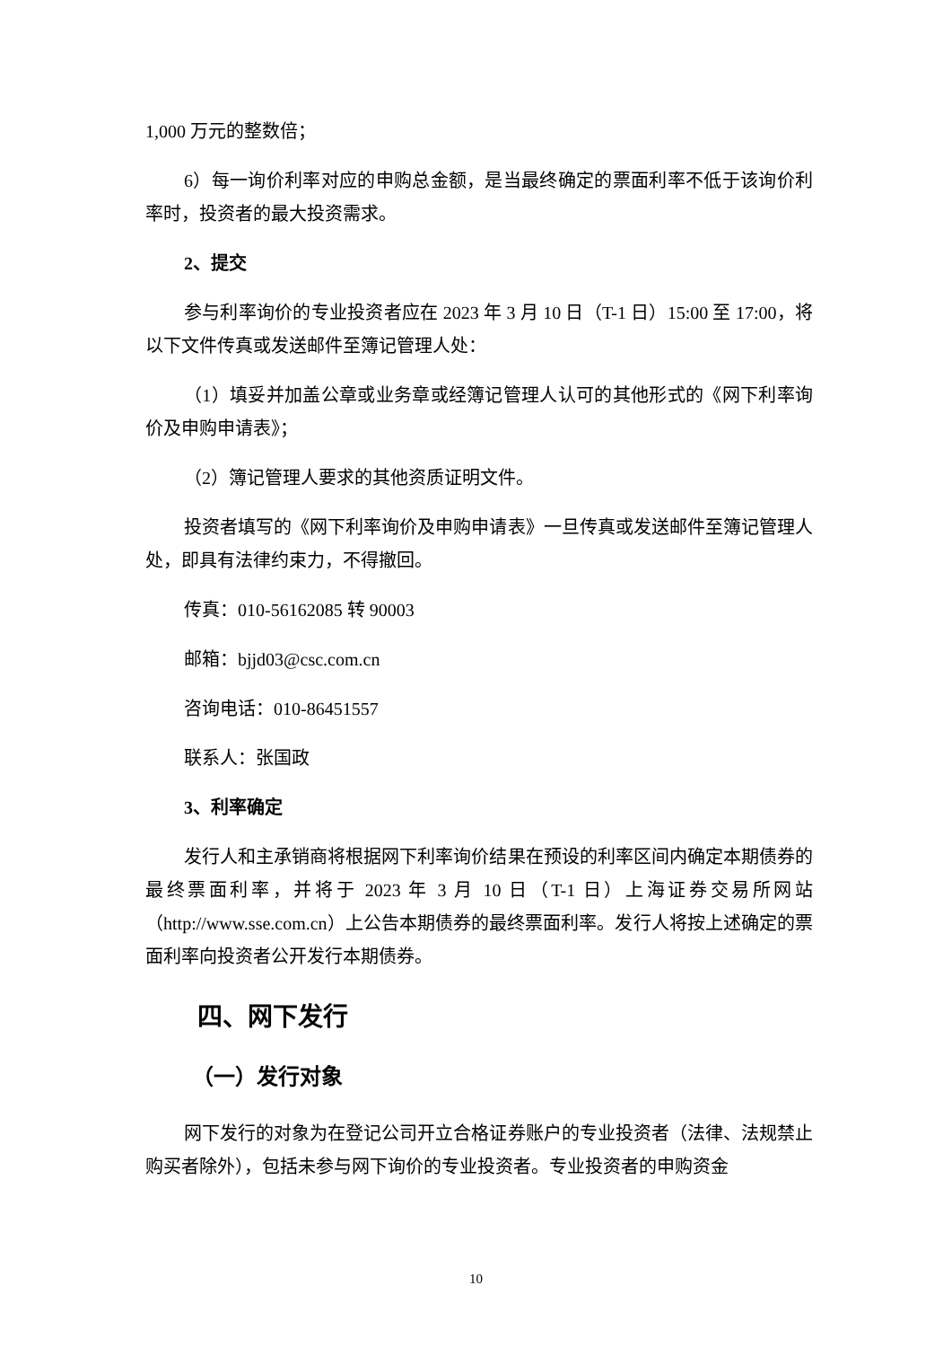1,000 万元的整数倍；
6）每一询价利率对应的申购总金额，是当最终确定的票面利率不低于该询价利率时，投资者的最大投资需求。
2、提交
参与利率询价的专业投资者应在 2023 年 3 月 10 日（T-1 日）15:00 至 17:00，将以下文件传真或发送邮件至簿记管理人处：
（1）填妥并加盖公章或业务章或经簿记管理人认可的其他形式的《网下利率询价及申购申请表》；
（2）簿记管理人要求的其他资质证明文件。
投资者填写的《网下利率询价及申购申请表》一旦传真或发送邮件至簿记管理人处，即具有法律约束力，不得撤回。
传真：010-56162085 转 90003
邮箱：bjjd03@csc.com.cn
咨询电话：010-86451557
联系人：张国政
3、利率确定
发行人和主承销商将根据网下利率询价结果在预设的利率区间内确定本期债券的最终票面利率，并将于 2023 年 3 月 10 日（T-1 日）上海证券交易所网站（http://www.sse.com.cn）上公告本期债券的最终票面利率。发行人将按上述确定的票面利率向投资者公开发行本期债券。
四、网下发行
（一）发行对象
网下发行的对象为在登记公司开立合格证券账户的专业投资者（法律、法规禁止购买者除外），包括未参与网下询价的专业投资者。专业投资者的申购资金
10